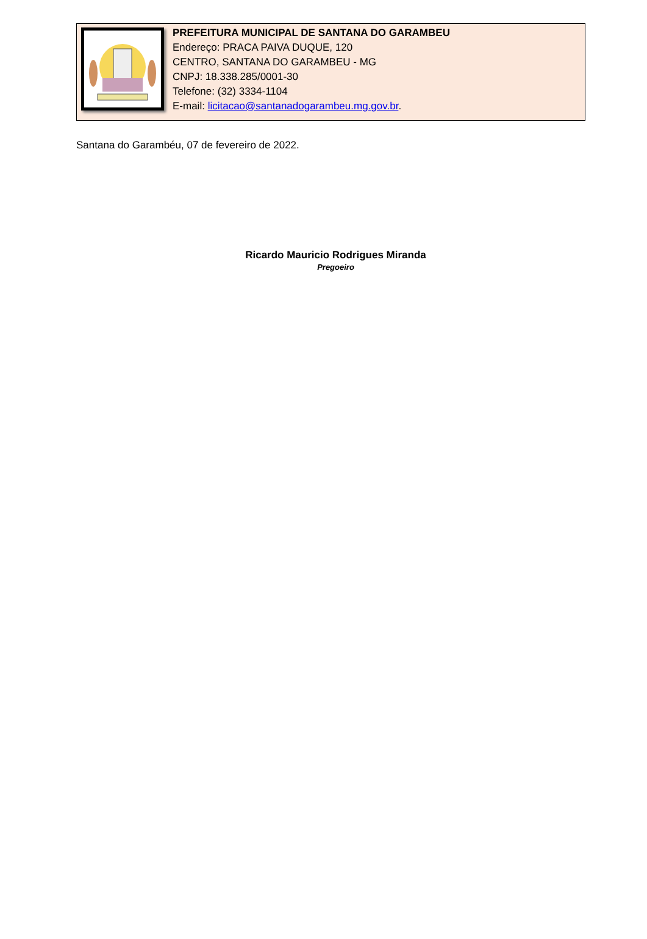PREFEITURA MUNICIPAL DE SANTANA DO GARAMBEU
Endereço: PRACA PAIVA DUQUE, 120
CENTRO, SANTANA DO GARAMBEU - MG
CNPJ: 18.338.285/0001-30
Telefone: (32) 3334-1104
E-mail: licitacao@santanadogarambeu.mg.gov.br.
Santana do Garambéu, 07 de fevereiro de 2022.
Ricardo Mauricio Rodrigues Miranda
Pregoeiro